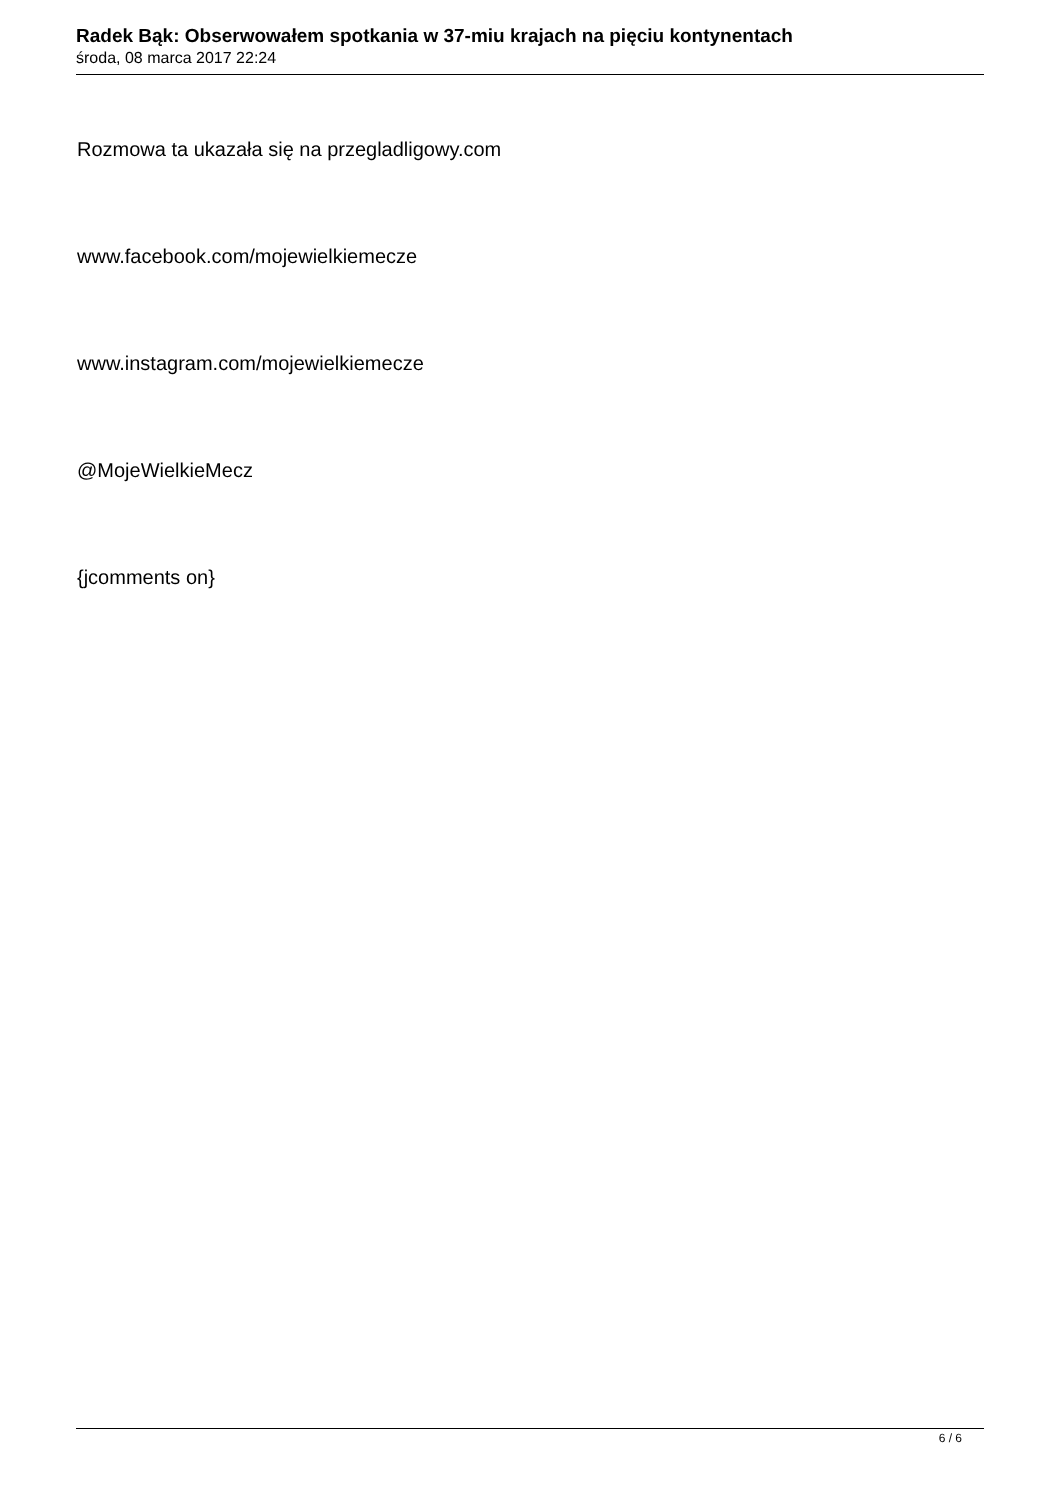Radek Bąk: Obserwowałem spotkania w 37-miu krajach na pięciu kontynentach
środa, 08 marca 2017 22:24
Rozmowa ta ukazała się na przegladligowy.com
www.facebook.com/mojewielkiemecze
www.instagram.com/mojewielkiemecze
@MojeWielkieMecz
{jcomments on}
6 / 6